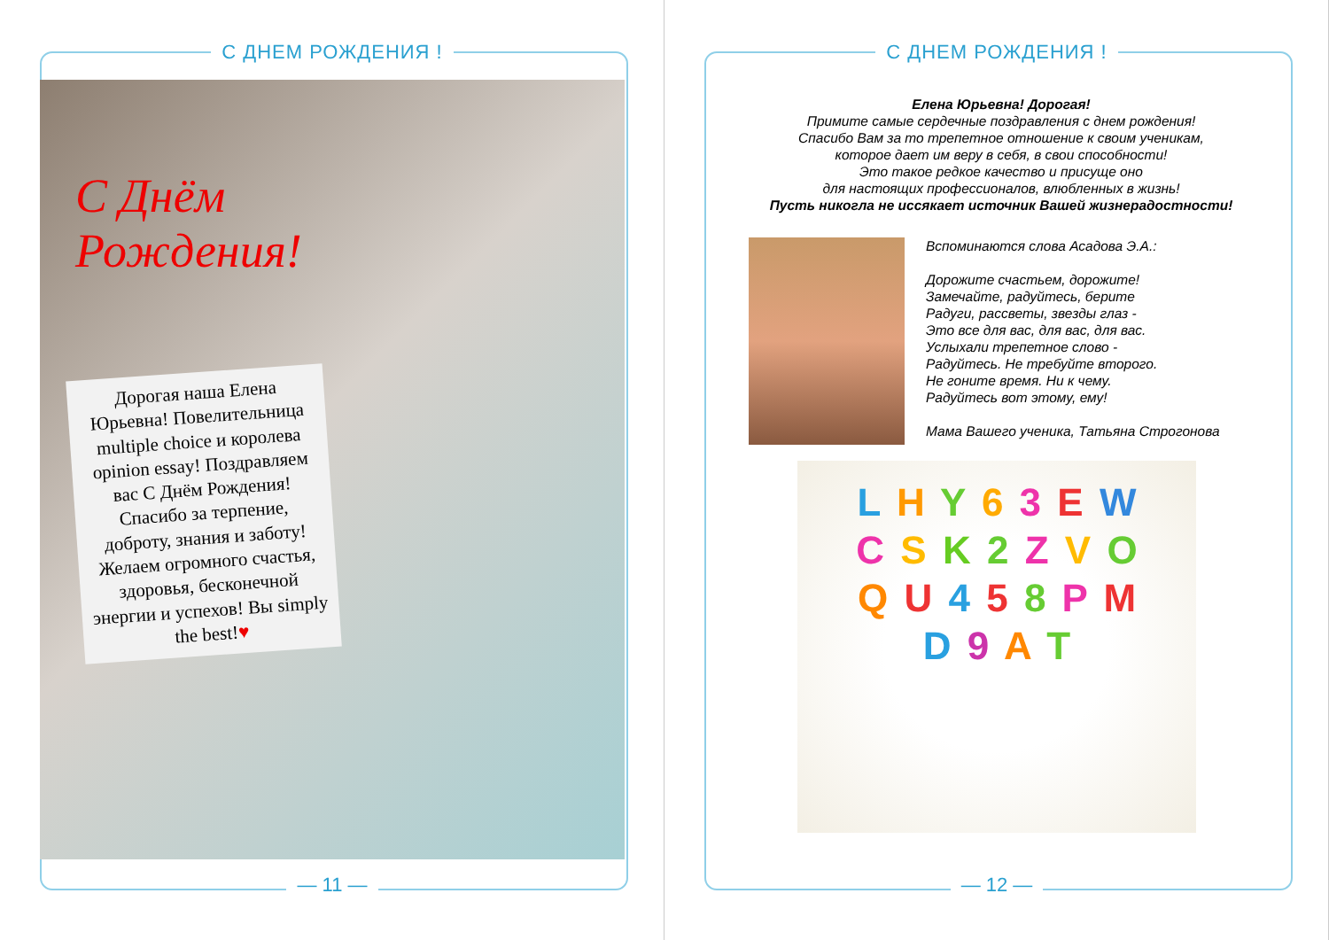С ДНЕМ РОЖДЕНИЯ !
С Днём
Рождения!
Дорогая наша Елена Юрьевна! Повелительница multiple choice и королева opinion essay! Поздравляем вас С Днём Рождения! Спасибо за терпение, доброту, знания и заботу! Желаем огромного счастья, здоровья, бесконечной энергии и успехов! Вы simply the best!♥
— 11 —
С ДНЕМ РОЖДЕНИЯ !
Елена Юрьевна! Дорогая!
Примите самые сердечные поздравления с днем рождения!
Спасибо Вам за то трепетное отношение к своим ученикам,
которое дает им веру в себя, в свои способности!
Это такое редкое качество и присуще оно
для настоящих профессионалов, влюбленных в жизнь!
Пусть никогла не иссякает источник Вашей жизнерадостности!
Вспоминаются слова Асадова Э.А.:
Дорожите счастьем, дорожите!
Замечайте, радуйтесь, берите
Радуги, рассветы, звезды глаз -
Это все для вас, для вас, для вас.
Услыхали трепетное слово -
Радуйтесь. Не требуйте второго.
Не гоните время. Ни к чему.
Радуйтесь вот этому, ему!
Мама Вашего ученика, Татьяна Строгонова
L H Y 6 3 E W C S K 2 Z V O Q U 4 5 8 P M D 9 A T
— 12 —